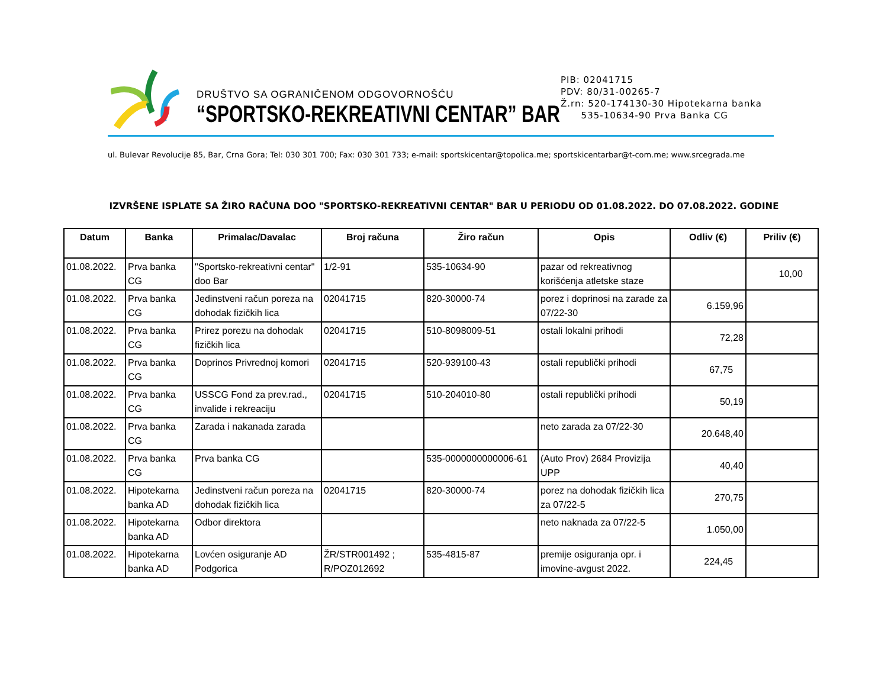DRUŠTVO SA OGRANIČENOM ODGOVORNOŠĆU
“SPORTSKO-REKREATIVNI CENTAR” BAR
PIB: 02041715
PDV: 80/31-00265-7
Ž.rn: 520-174130-30 Hipotekarna banka
535-10634-90 Prva Banka CG
ul. Bulevar Revolucije 85, Bar, Crna Gora; Tel: 030 301 700; Fax: 030 301 733; e-mail: sportskicentar@topolica.me; sportskicentarbar@t-com.me; www.srcegrada.me
IZVRŠENE ISPLATE SA ŽIRO RAČUNA DOO "SPORTSKO-REKREATIVNI CENTAR" BAR U PERIODU OD 01.08.2022. DO 07.08.2022. GODINE
| Datum | Banka | Primalac/Davalac | Broj računa | Žiro račun | Opis | Odliv (€) | Priliv (€) |
| --- | --- | --- | --- | --- | --- | --- | --- |
| 01.08.2022. | Prva banka CG | "Sportsko-rekreativni centar" doo Bar | 1/2-91 | 535-10634-90 | pazar od rekreativnog korišćenja atletske staze | | 10,00 |
| 01.08.2022. | Prva banka CG | Jedinstveni račun poreza na dohodak fizičkih lica | 02041715 | 820-30000-74 | porez i doprinosi na zarade za 07/22-30 | 6.159,96 | |
| 01.08.2022. | Prva banka CG | Prirez porezu na dohodak fizičkih lica | 02041715 | 510-8098009-51 | ostali lokalni prihodi | 72,28 | |
| 01.08.2022. | Prva banka CG | Doprinos Privrednoj komori | 02041715 | 520-939100-43 | ostali republički prihodi | 67,75 | |
| 01.08.2022. | Prva banka CG | USSCG Fond za prev.rad., invalide i rekreaciju | 02041715 | 510-204010-80 | ostali republički prihodi | 50,19 | |
| 01.08.2022. | Prva banka CG | Zarada i nakanada zarada | | | neto zarada za 07/22-30 | 20.648,40 | |
| 01.08.2022. | Prva banka CG | Prva banka CG | | 535-0000000000006-61 | (Auto Prov) 2684 Provizija UPP | 40,40 | |
| 01.08.2022. | Hipotekarna banka AD | Jedinstveni račun poreza na dohodak fizičkih lica | 02041715 | 820-30000-74 | porez na dohodak fizičkih lica za 07/22-5 | 270,75 | |
| 01.08.2022. | Hipotekarna banka AD | Odbor direktora | | | neto naknada za 07/22-5 | 1.050,00 | |
| 01.08.2022. | Hipotekarna banka AD | Lovćen osiguranje AD Podgorica | ŽR/STR001492 ; R/POZ012692 | 535-4815-87 | premije osiguranja opr. i imovine-avgust 2022. | 224,45 | |